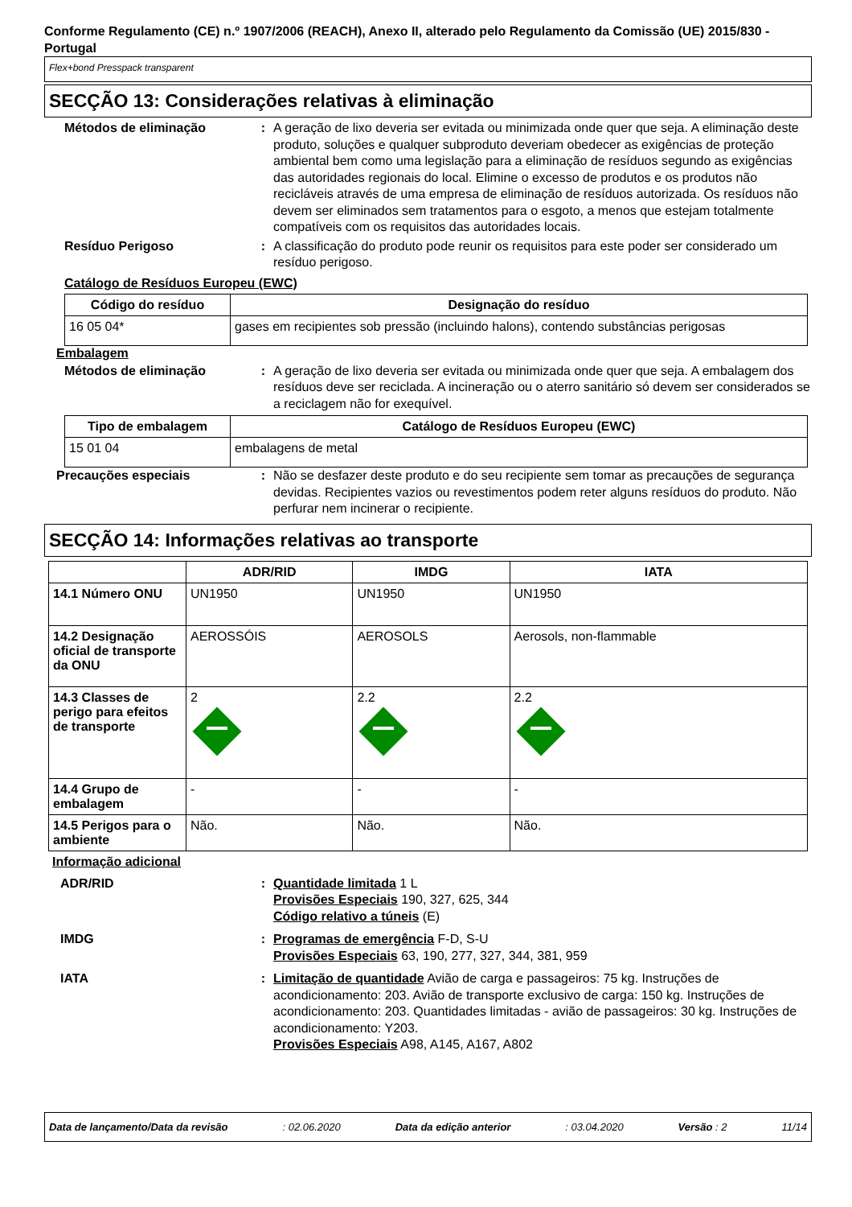Conforme Regulamento (CE) n.º 1907/2006 (REACH), Anexo II, alterado pelo Regulamento da Comissão (UE) 2015/830 - Portugal
Flex+bond Presspack transparent
SECÇÃO 13: Considerações relativas à eliminação
Métodos de eliminação : A geração de lixo deveria ser evitada ou minimizada onde quer que seja. A eliminação deste produto, soluções e qualquer subproduto deveriam obedecer as exigências de proteção ambiental bem como uma legislação para a eliminação de resíduos segundo as exigências das autoridades regionais do local. Elimine o excesso de produtos e os produtos não recicláveis através de uma empresa de eliminação de resíduos autorizada. Os resíduos não devem ser eliminados sem tratamentos para o esgoto, a menos que estejam totalmente compatíveis com os requisitos das autoridades locais.
Resíduo Perigoso : A classificação do produto pode reunir os requisitos para este poder ser considerado um resíduo perigoso.
Catálogo de Resíduos Europeu (EWC)
| Código do resíduo | Designação do resíduo |
| --- | --- |
| 16 05 04* | gases em recipientes sob pressão (incluindo halons), contendo substâncias perigosas |
Embalagem
Métodos de eliminação : A geração de lixo deveria ser evitada ou minimizada onde quer que seja. A embalagem dos resíduos deve ser reciclada. A incineração ou o aterro sanitário só devem ser considerados se a reciclagem não for exequível.
| Tipo de embalagem | Catálogo de Resíduos Europeu (EWC) |
| --- | --- |
| 15 01 04 | embalagens de metal |
Precauções especiais : Não se desfazer deste produto e do seu recipiente sem tomar as precauções de segurança devidas. Recipientes vazios ou revestimentos podem reter alguns resíduos do produto. Não perfurar nem incinerar o recipiente.
SECÇÃO 14: Informações relativas ao transporte
| | ADR/RID | IMDG | IATA |
| --- | --- | --- | --- |
| 14.1 Número ONU | UN1950 | UN1950 | UN1950 |
| 14.2 Designação oficial de transporte da ONU | AEROSSÓIS | AEROSOLS | Aerosols, non-flammable |
| 14.3 Classes de perigo para efeitos de transporte | 2 | 2.2 | 2.2 |
| 14.4 Grupo de embalagem | - | - | - |
| 14.5 Perigos para o ambiente | Não. | Não. | Não. |
Informação adicional
ADR/RID : Quantidade limitada 1 L
Provisões Especiais 190, 327, 625, 344
Código relativo a túneis (E)
IMDG : Programas de emergência F-D, S-U
Provisões Especiais 63, 190, 277, 327, 344, 381, 959
IATA : Limitação de quantidade Avião de carga e passageiros: 75 kg. Instruções de acondicionamento: 203. Avião de transporte exclusivo de carga: 150 kg. Instruções de acondicionamento: 203. Quantidades limitadas - avião de passageiros: 30 kg. Instruções de acondicionamento: Y203.
Provisões Especiais A98, A145, A167, A802
Data de lançamento/Data da revisão: 02.06.2020 Data da edição anterior: 03.04.2020 Versão : 2 11/14